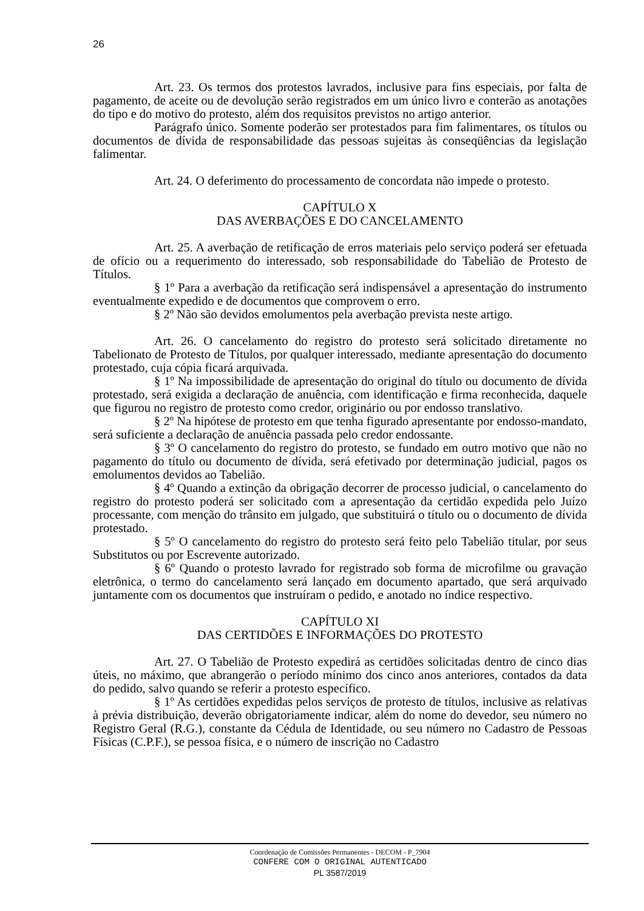26
Art. 23. Os termos dos protestos lavrados, inclusive para fins especiais, por falta de pagamento, de aceite ou de devolução serão registrados em um único livro e conterão as anotações do tipo e do motivo do protesto, além dos requisitos previstos no artigo anterior.
Parágrafo único. Somente poderão ser protestados para fim falimentares, os títulos ou documentos de dívida de responsabilidade das pessoas sujeitas às conseqüências da legislação falimentar.
Art. 24. O deferimento do processamento de concordata não impede o protesto.
CAPÍTULO X
DAS AVERBAÇÕES E DO CANCELAMENTO
Art. 25. A averbação de retificação de erros materiais pelo serviço poderá ser efetuada de ofício ou a requerimento do interessado, sob responsabilidade do Tabelião de Protesto de Títulos.
§ 1º Para a averbação da retificação será indispensável a apresentação do instrumento eventualmente expedido e de documentos que comprovem o erro.
§ 2º Não são devidos emolumentos pela averbação prevista neste artigo.
Art. 26. O cancelamento do registro do protesto será solicitado diretamente no Tabelionato de Protesto de Títulos, por qualquer interessado, mediante apresentação do documento protestado, cuja cópia ficará arquivada.
§ 1º Na impossibilidade de apresentação do original do título ou documento de dívida protestado, será exigida a declaração de anuência, com identificação e firma reconhecida, daquele que figurou no registro de protesto como credor, originário ou por endosso translativo.
§ 2º Na hipótese de protesto em que tenha figurado apresentante por endosso-mandato, será suficiente a declaração de anuência passada pelo credor endossante.
§ 3º O cancelamento do registro do protesto, se fundado em outro motivo que não no pagamento do título ou documento de dívida, será efetivado por determinação judicial, pagos os emolumentos devidos ao Tabelião.
§ 4º Quando a extinção da obrigação decorrer de processo judicial, o cancelamento do registro do protesto poderá ser solicitado com a apresentação da certidão expedida pelo Juízo processante, com menção do trânsito em julgado, que substituirá o título ou o documento de dívida protestado.
§ 5º O cancelamento do registro do protesto será feito pelo Tabelião titular, por seus Substitutos ou por Escrevente autorizado.
§ 6º Quando o protesto lavrado for registrado sob forma de microfilme ou gravação eletrônica, o termo do cancelamento será lançado em documento apartado, que será arquivado juntamente com os documentos que instruíram o pedido, e anotado no índice respectivo.
CAPÍTULO XI
DAS CERTIDÕES E INFORMAÇÕES DO PROTESTO
Art. 27. O Tabelião de Protesto expedirá as certidões solicitadas dentro de cinco dias úteis, no máximo, que abrangerão o período mínimo dos cinco anos anteriores, contados da data do pedido, salvo quando se referir a protesto específico.
§ 1º As certidões expedidas pelos serviços de protesto de títulos, inclusive as relativas à prévia distribuição, deverão obrigatoriamente indicar, além do nome do devedor, seu número no Registro Geral (R.G.), constante da Cédula de Identidade, ou seu número no Cadastro de Pessoas Físicas (C.P.F.), se pessoa física, e o número de inscrição no Cadastro
Coordenação de Comissões Permanentes - DECOM - P_7904
CONFERE COM O ORIGINAL AUTENTICADO
PL 3587/2019